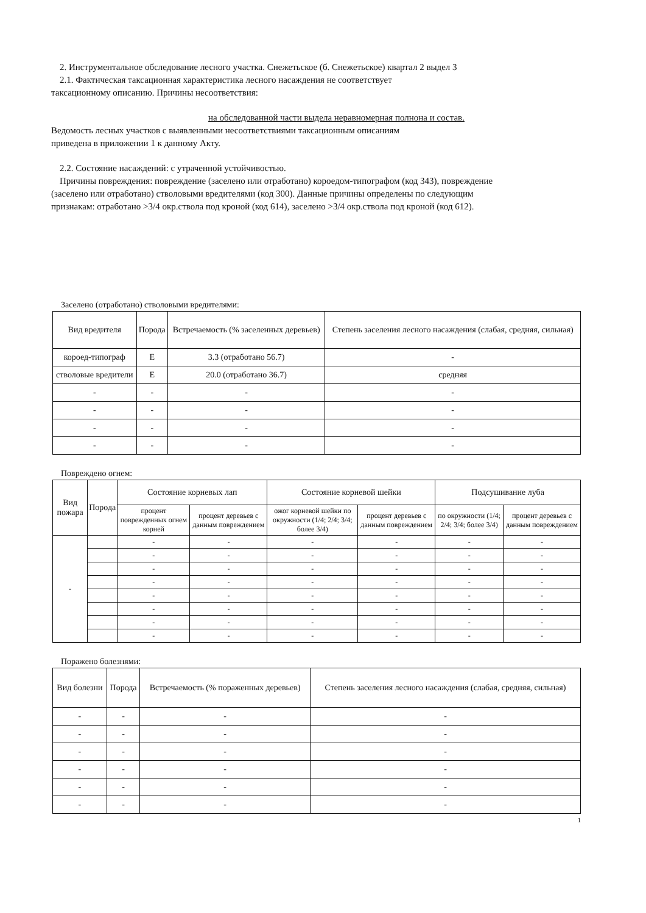2. Инструментальное обследование лесного участка. Снежетьское (б. Снежетьское) квартал 2 выдел 3
2.1. Фактическая таксационная характеристика лесного насаждения не соответствует
таксационному описанию. Причины несоответствия:
на обследованной части выдела неравномерная полнона и состав.
Ведомость лесных участков с выявленными несоответствиями таксационным описаниям
приведена в приложении 1 к данному Акту.
2.2. Состояние насаждений: с утраченной устойчивостью.
Причины повреждения: повреждение (заселено или отработано) короедом-типографом (код 343), повреждение
(заселено или отработано) стволовыми вредителями (код 300). Данные причины определены по следующим
признакам: отработано >3/4 окр.ствола под кроной (код 614), заселено >3/4 окр.ствола под кроной (код 612).
Заселено (отработано) стволовыми вредителями:
| Вид вредителя | Порода | Встречаемость (% заселенных деревьев) | Степень заселения лесного насаждения (слабая, средняя, сильная) |
| --- | --- | --- | --- |
| короед-типограф | Е | 3.3 (отработано 56.7) | - |
| стволовые вредители | Е | 20.0 (отработано 36.7) | средняя |
| - | - | - | - |
| - | - | - | - |
| - | - | - | - |
| - | - | - | - |
Повреждено огнем:
| Вид пожара | Порода | Состояние корневых лап | | Состояние корневой шейки | | Подсушивание луба | |
| --- | --- | --- | --- | --- | --- | --- | --- |
| | | процент поврежденных огнем корней | процент деревьев с данным повреждением | ожог корневой шейки по окружности (1/4; 2/4; 3/4; более 3/4) | процент деревьев с данным повреждением | по окружности (1/4; 2/4; 3/4; более 3/4) | процент деревьев с данным повреждением |
| - | | - | - | - | - | - | - |
| | | - | - | - | - | - | - |
| | | - | - | - | - | - | - |
| | | - | - | - | - | - | - |
| | | - | - | - | - | - | - |
| | | - | - | - | - | - | - |
| | | - | - | - | - | - | - |
| | | - | - | - | - | - | - |
Поражено болезнями:
| Вид болезни | Порода | Встречаемость (% пораженных деревьев) | Степень заселения лесного насаждения (слабая, средняя, сильная) |
| --- | --- | --- | --- |
| - | - | - | - |
| - | - | - | - |
| - | - | - | - |
| - | - | - | - |
| - | - | - | - |
| - | - | - | - |
1